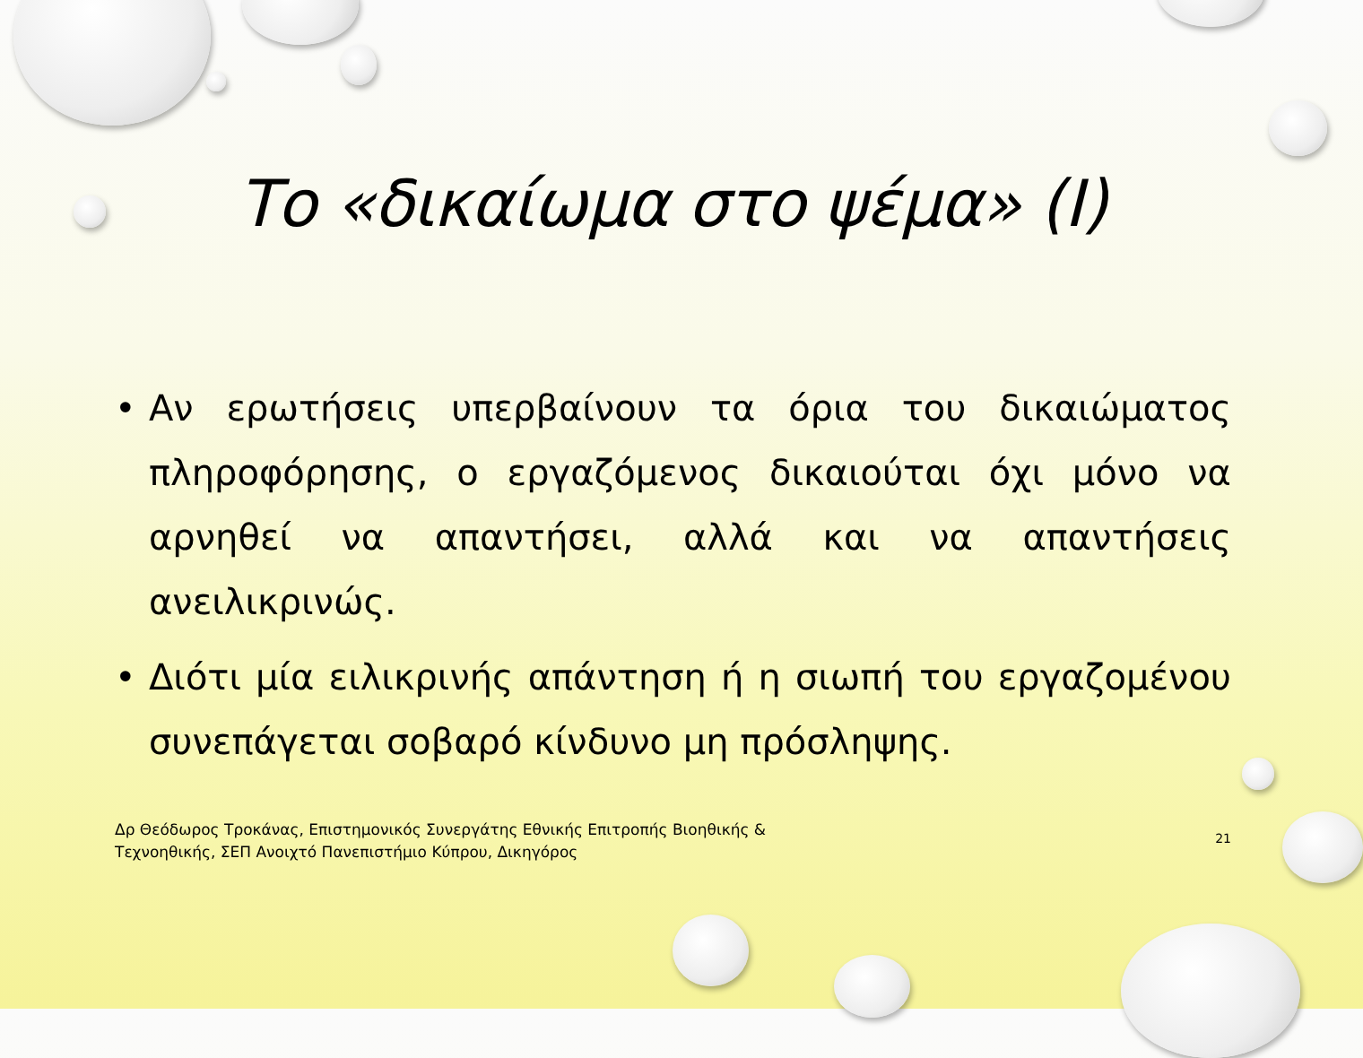Το «δικαίωμα στο ψέμα» (Ι)
• Αν ερωτήσεις υπερβαίνουν τα όρια του δικαιώματος πληροφόρησης, ο εργαζόμενος δικαιούται όχι μόνο να αρνηθεί να απαντήσει, αλλά και να απαντήσεις ανειλικρινώς.
• Διότι μία ειλικρινής απάντηση ή η σιωπή του εργαζομένου συνεπάγεται σοβαρό κίνδυνο μη πρόσληψης.
Δρ Θεόδωρος Τροκάνας, Επιστημονικός Συνεργάτης Εθνικής Επιτροπής Βιοηθικής &
Τεχνοηθικής, ΣΕΠ Ανοιχτό Πανεπιστήμιο Κύπρου, Δικηγόρος
21